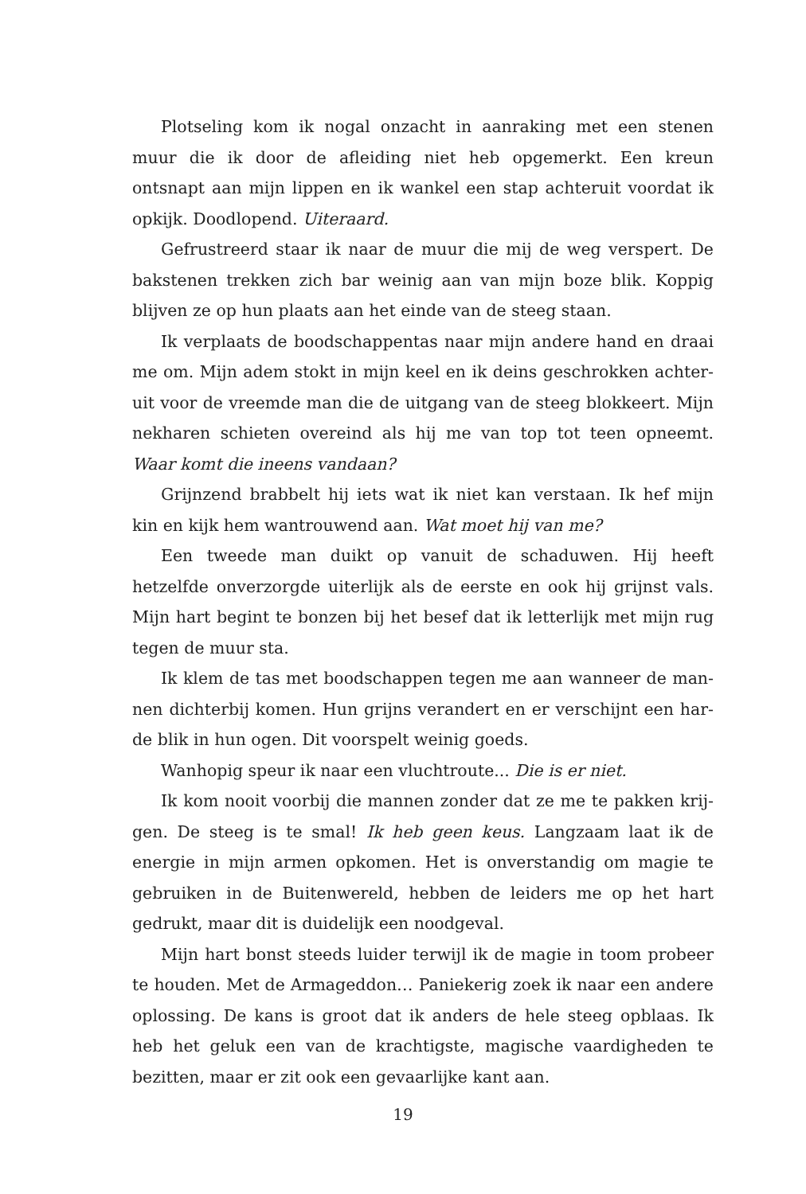Plotseling kom ik nogal onzacht in aanraking met een stenen muur die ik door de afleiding niet heb opgemerkt. Een kreun ontsnapt aan mijn lippen en ik wankel een stap achteruit voordat ik opkijk. Doodlopend. Uiteraard.
Gefrustreerd staar ik naar de muur die mij de weg verspert. De bakstenen trekken zich bar weinig aan van mijn boze blik. Koppig blijven ze op hun plaats aan het einde van de steeg staan.
Ik verplaats de boodschappentas naar mijn andere hand en draai me om. Mijn adem stokt in mijn keel en ik deins geschrokken achter-uit voor de vreemde man die de uitgang van de steeg blokkeert. Mijn nekharen schieten overeind als hij me van top tot teen opneemt. Waar komt die ineens vandaan?
Grijnzend brabbelt hij iets wat ik niet kan verstaan. Ik hef mijn kin en kijk hem wantrouwend aan. Wat moet hij van me?
Een tweede man duikt op vanuit de schaduwen. Hij heeft hetzelfde onverzorgde uiterlijk als de eerste en ook hij grijnst vals. Mijn hart begint te bonzen bij het besef dat ik letterlijk met mijn rug tegen de muur sta.
Ik klem de tas met boodschappen tegen me aan wanneer de man-nen dichterbij komen. Hun grijns verandert en er verschijnt een har-de blik in hun ogen. Dit voorspelt weinig goeds.
Wanhopig speur ik naar een vluchtroute... Die is er niet.
Ik kom nooit voorbij die mannen zonder dat ze me te pakken krij-gen. De steeg is te smal! Ik heb geen keus. Langzaam laat ik de energie in mijn armen opkomen. Het is onverstandig om magie te gebruiken in de Buitenwereld, hebben de leiders me op het hart gedrukt, maar dit is duidelijk een noodgeval.
Mijn hart bonst steeds luider terwijl ik de magie in toom probeer te houden. Met de Armageddon… Paniekerig zoek ik naar een andere oplossing. De kans is groot dat ik anders de hele steeg opblaas. Ik heb het geluk een van de krachtigste, magische vaardigheden te bezitten, maar er zit ook een gevaarlijke kant aan.
19